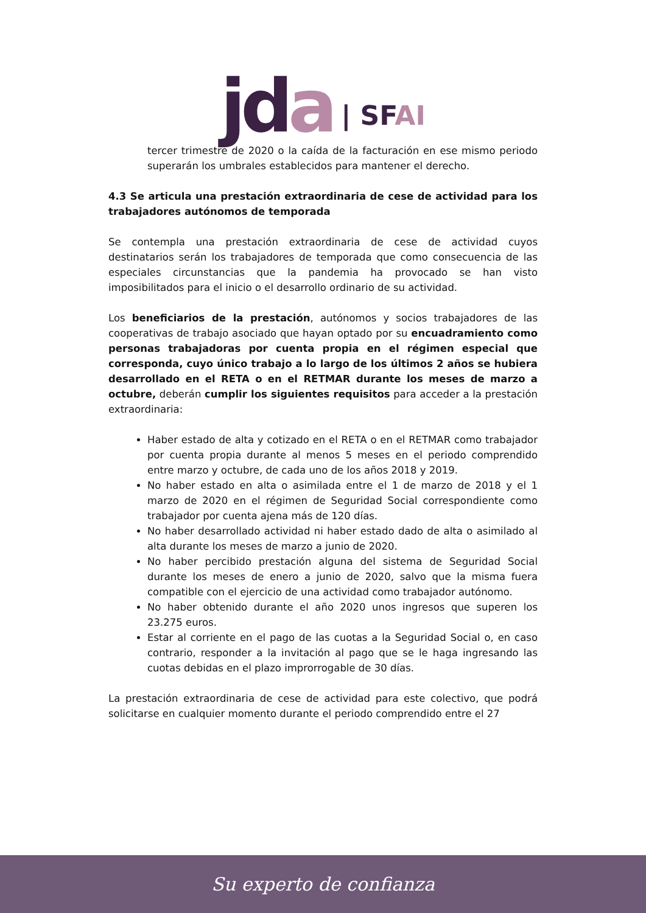jda
| SFAI
tercer trimestre de 2020 o la caída de la facturación en ese mismo periodo superarán los umbrales establecidos para mantener el derecho.
4.3 Se articula una prestación extraordinaria de cese de actividad para los trabajadores autónomos de temporada
Se contempla una prestación extraordinaria de cese de actividad cuyos destinatarios serán los trabajadores de temporada que como consecuencia de las especiales circunstancias que la pandemia ha provocado se han visto imposibilitados para el inicio o el desarrollo ordinario de su actividad.
Los beneficiarios de la prestación, autónomos y socios trabajadores de las cooperativas de trabajo asociado que hayan optado por su encuadramiento como personas trabajadoras por cuenta propia en el régimen especial que corresponda, cuyo único trabajo a lo largo de los últimos 2 años se hubiera desarrollado en el RETA o en el RETMAR durante los meses de marzo a octubre, deberán cumplir los siguientes requisitos para acceder a la prestación extraordinaria:
Haber estado de alta y cotizado en el RETA o en el RETMAR como trabajador por cuenta propia durante al menos 5 meses en el periodo comprendido entre marzo y octubre, de cada uno de los años 2018 y 2019.
No haber estado en alta o asimilada entre el 1 de marzo de 2018 y el 1 marzo de 2020 en el régimen de Seguridad Social correspondiente como trabajador por cuenta ajena más de 120 días.
No haber desarrollado actividad ni haber estado dado de alta o asimilado al alta durante los meses de marzo a junio de 2020.
No haber percibido prestación alguna del sistema de Seguridad Social durante los meses de enero a junio de 2020, salvo que la misma fuera compatible con el ejercicio de una actividad como trabajador autónomo.
No haber obtenido durante el año 2020 unos ingresos que superen los 23.275 euros.
Estar al corriente en el pago de las cuotas a la Seguridad Social o, en caso contrario, responder a la invitación al pago que se le haga ingresando las cuotas debidas en el plazo improrrogable de 30 días.
La prestación extraordinaria de cese de actividad para este colectivo, que podrá solicitarse en cualquier momento durante el periodo comprendido entre el 27
Su experto de confianza